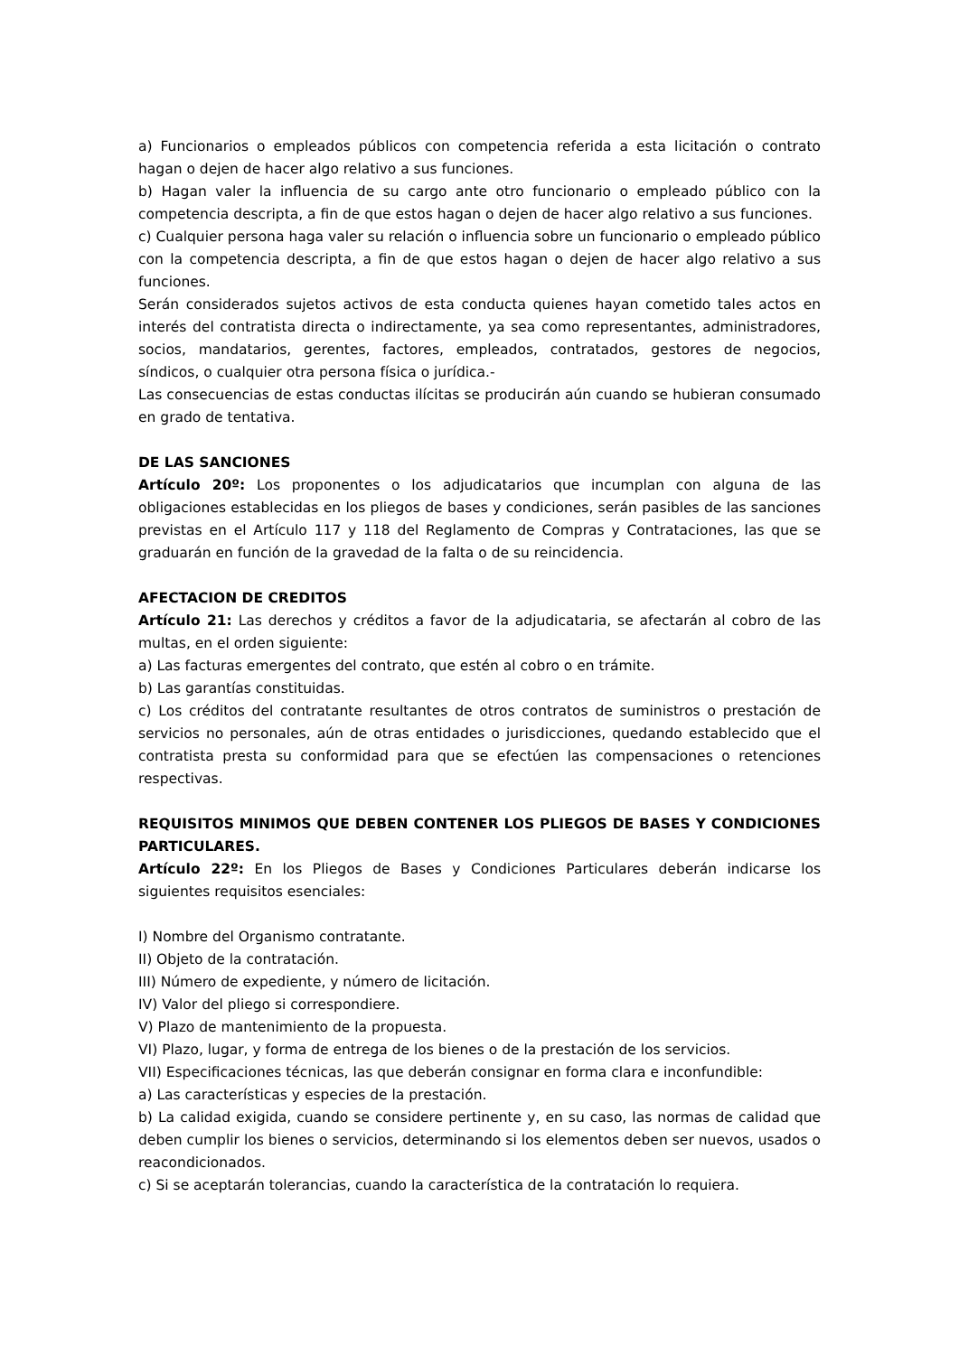a) Funcionarios o empleados públicos con competencia referida a esta licitación o contrato hagan o dejen de hacer algo relativo a sus funciones.
b) Hagan valer la influencia de su cargo ante otro funcionario o empleado público con la competencia descripta, a fin de que estos hagan o dejen de hacer algo relativo a sus funciones.
c) Cualquier persona haga valer su relación o influencia sobre un funcionario o empleado público con la competencia descripta, a fin de que estos hagan o dejen de hacer algo relativo a sus funciones.
Serán considerados sujetos activos de esta conducta quienes hayan cometido tales actos en interés del contratista directa o indirectamente, ya sea como representantes, administradores, socios, mandatarios, gerentes, factores, empleados, contratados, gestores de negocios, síndicos, o cualquier otra persona física o jurídica.-
Las consecuencias de estas conductas ilícitas se producirán aún cuando se hubieran consumado en grado de tentativa.
DE LAS SANCIONES
Artículo 20º: Los proponentes o los adjudicatarios que incumplan con alguna de las obligaciones establecidas en los pliegos de bases y condiciones, serán pasibles de las sanciones previstas en el Artículo 117 y 118 del Reglamento de Compras y Contrataciones, las que se graduarán en función de la gravedad de la falta o de su reincidencia.
AFECTACION DE CREDITOS
Artículo 21: Las derechos y créditos a favor de la adjudicataria, se afectarán al cobro de las multas, en el orden siguiente:
a) Las facturas emergentes del contrato, que estén al cobro o en trámite.
b) Las garantías constituidas.
c) Los créditos del contratante resultantes de otros contratos de suministros o prestación de servicios no personales, aún de otras entidades o jurisdicciones, quedando establecido que el contratista presta su conformidad para que se efectúen las compensaciones o retenciones respectivas.
REQUISITOS MINIMOS QUE DEBEN CONTENER LOS PLIEGOS DE BASES Y CONDICIONES PARTICULARES.
Artículo 22º: En los Pliegos de Bases y Condiciones Particulares deberán indicarse los siguientes requisitos esenciales:
I) Nombre del Organismo contratante.
II) Objeto de la contratación.
III) Número de expediente, y número de licitación.
IV) Valor del pliego si correspondiere.
V) Plazo de mantenimiento de la propuesta.
VI) Plazo, lugar, y forma de entrega de los bienes o de la prestación de los servicios.
VII) Especificaciones técnicas, las que deberán consignar en forma clara e inconfundible:
a) Las características y especies de la prestación.
b) La calidad exigida, cuando se considere pertinente y, en su caso, las normas de calidad que deben cumplir los bienes o servicios, determinando si los elementos deben ser nuevos, usados o reacondicionados.
c) Si se aceptarán tolerancias, cuando la característica de la contratación lo requiera.